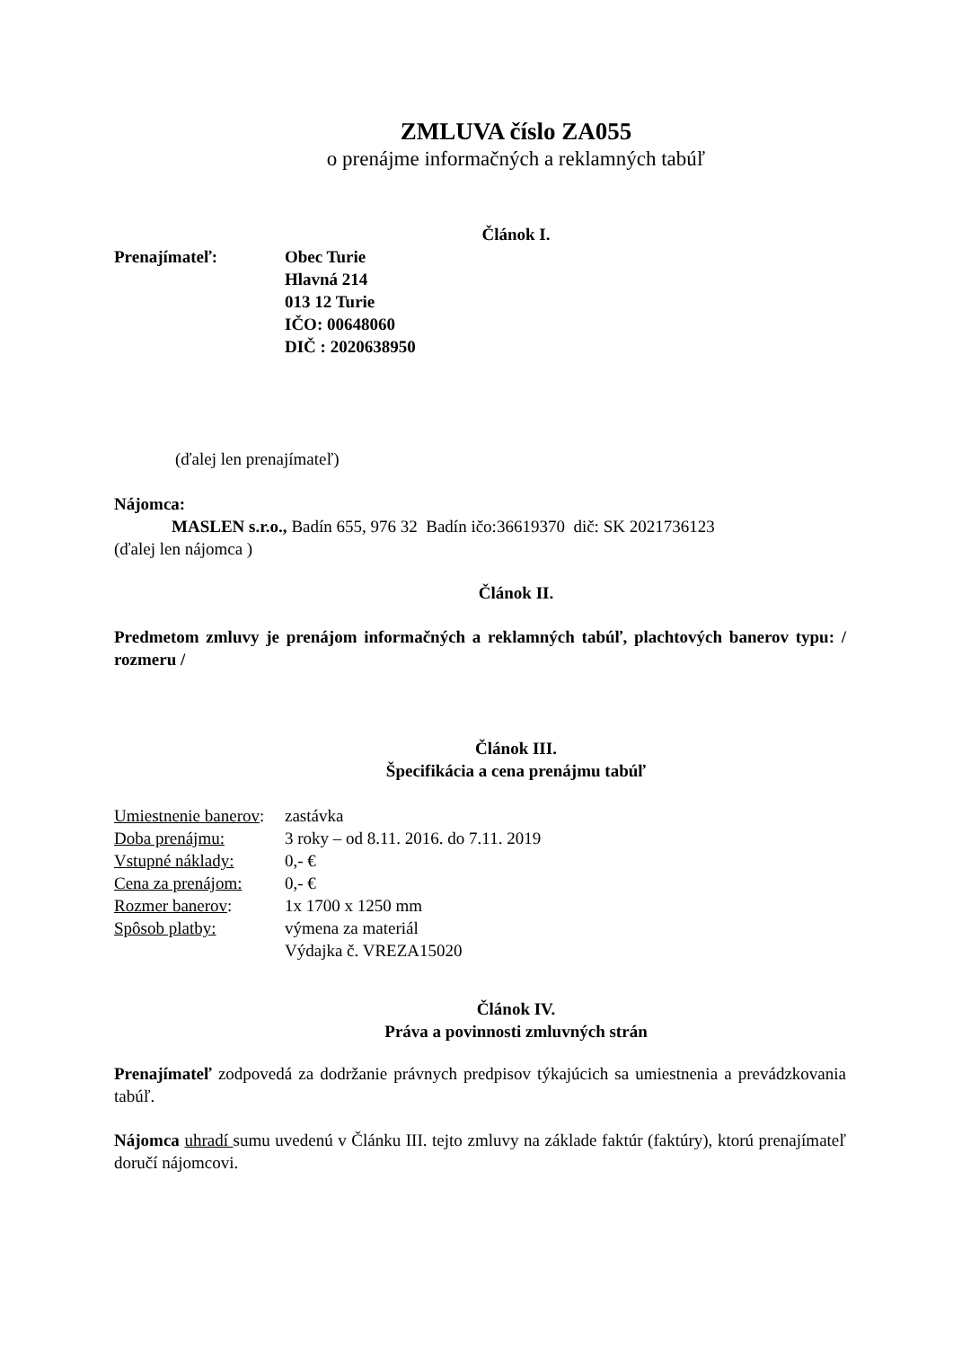ZMLUVA číslo ZA055
o prenájme informačných a reklamných tabúľ
Článok I.
Prenajímateľ: Obec Turie
Hlavná 214
013 12 Turie
IČO: 00648060
DIČ : 2020638950
(ďalej len prenajímateľ)
Nájomca:
MASLEN s.r.o., Badín 655, 976 32 Badín ičo:36619370 dič: SK 2021736123
(ďalej len nájomca )
Článok II.
Predmetom zmluvy je prenájom informačných a reklamných tabúľ, plachtových banerov typu: / rozmeru /
Článok III.
Špecifikácia a cena prenájmu tabúľ
Umiestnenie banerov:
zastávka
Doba prenájmu: 3 roky – od 8.11. 2016. do 7.11. 2019
Vstupné náklady: 0,- €
Cena za prenájom:
0,- €
Rozmer banerov: 1x 1700 x 1250 mm
Spôsob platby: výmena za materiál
Výdajka č. VREZA15020
Článok IV.
Práva a povinnosti zmluvných strán
Prenajímateľ zodpovedá za dodržanie právnych predpisov týkajúcich sa umiestnenia a prevádzkovania tabúľ.
Nájomca uhradí sumu uvedenú v Článku III. tejto zmluvy na základe faktúr (faktúry), ktorú prenajímateľ doručí nájomcovi.